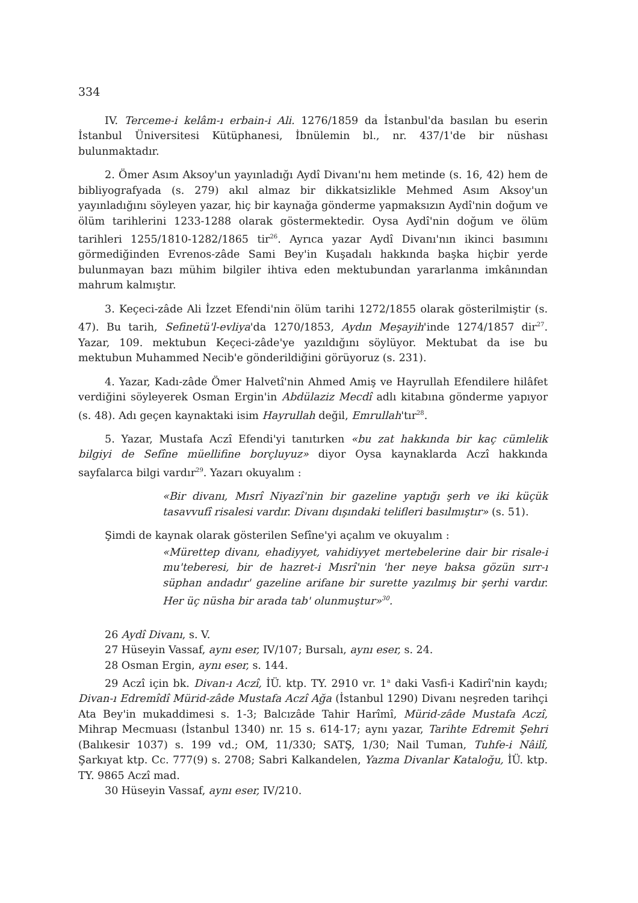334
IV. Terceme-i kelâm-ı erbain-i Ali. 1276/1859 da İstanbul'da basılan bu eserin İstanbul Üniversitesi Kütüphanesi, İbnülemin bl., nr. 437/1'de bir nüshası bulunmaktadır.
2. Ömer Asım Aksoy'un yayınladığı Aydî Divanı'nı hem metinde (s. 16, 42) hem de bibliyografyada (s. 279) akıl almaz bir dikkatsizlikle Mehmed Asım Aksoy'un yayınladığını söyleyen yazar, hiç bir kaynağa gönderme yapmaksızın Aydî'nin doğum ve ölüm tarihlerini 1233-1288 olarak göstermektedir. Oysa Aydî'nin doğum ve ölüm tarihleri 1255/1810-1282/1865 tir<sup>26</sup>. Ayrıca yazar Aydî Divanı'nın ikinci basımını görmediğinden Evrenos-zâde Sami Bey'in Kuşadalı hakkında başka hiçbir yerde bulunmayan bazı mühim bilgiler ihtiva eden mektubundan yararlanma imkânından mahrum kalmıştır.
3. Keçeci-zâde Ali İzzet Efendi'nin ölüm tarihi 1272/1855 olarak gösterilmiştir (s. 47). Bu tarih, Sefinetü'l-evliya'da 1270/1853, Aydın Meşayih'inde 1274/1857 dir<sup>27</sup>. Yazar, 109. mektubun Keçeci-zâde'ye yazıldığını söylüyor. Mektubat da ise bu mektubun Muhammed Necib'e gönderildiğini görüyoruz (s. 231).
4. Yazar, Kadı-zâde Ömer Halvetî'nin Ahmed Amiş ve Hayrullah Efendilere hilâfet verdiğini söyleyerek Osman Ergin'in Abdülaziz Mecdî adlı kitabına gönderme yapıyor (s. 48). Adı geçen kaynaktaki isim Hayrullah değil, Emrullah'tır<sup>28</sup>.
5. Yazar, Mustafa Aczî Efendi'yi tanıtırken «bu zat hakkında bir kaç cümlelik bilgiyi de Sefîne müellifine borçluyuz» diyor Oysa kaynaklarda Aczî hakkında sayfalarca bilgi vardır<sup>29</sup>. Yazarı okuyalım :
«Bir divanı, Mısrî Niyazî'nin bir gazeline yaptığı şerh ve iki küçük tasavvufî risalesi vardır. Divanı dışındaki telifleri basılmıştır» (s. 51).
Şimdi de kaynak olarak gösterilen Sefîne'yi açalım ve okuyalım :
«Mürettep divanı, ehadiyyet, vahidiyyet mertebelerine dair bir risale-i mu'teberesi, bir de hazret-i Mısrî'nin 'her neye baksa gözün sırr-ı süphan andadır' gazeline arifane bir surette yazılmış bir şerhi vardır. Her üç nüsha bir arada tab' olunmuştur»<sup>30</sup>.
26 Aydî Divanı, s. V.
27 Hüseyin Vassaf, aynı eser, IV/107; Bursalı, aynı eser, s. 24.
28 Osman Ergin, aynı eser, s. 144.
29 Aczî için bk. Divan-ı Aczî, İÜ. ktp. TY. 2910 vr. 1<sup>a</sup> daki Vasfi-i Kadirî'nin kaydı; Divan-ı Edremîdî Mürid-zâde Mustafa Aczî Ağa (İstanbul 1290) Divanı neşreden tarihçi Ata Bey'in mukaddimesi s. 1-3; Balcızâde Tahir Harîmî, Mürid-zâde Mustafa Aczî, Mihrap Mecmuası (İstanbul 1340) nr. 15 s. 614-17; aynı yazar, Tarihte Edremit Şehri (Balıkesir 1037) s. 199 vd.; OM, 11/330; SATŞ, 1/30; Nail Tuman, Tuhfe-i Nâilî, Şarkıyat ktp. Cc. 777(9) s. 2708; Sabri Kalkandelen, Yazma Divanlar Kataloğu, İÜ. ktp. TY. 9865 Aczî mad.
30 Hüseyin Vassaf, aynı eser, IV/210.